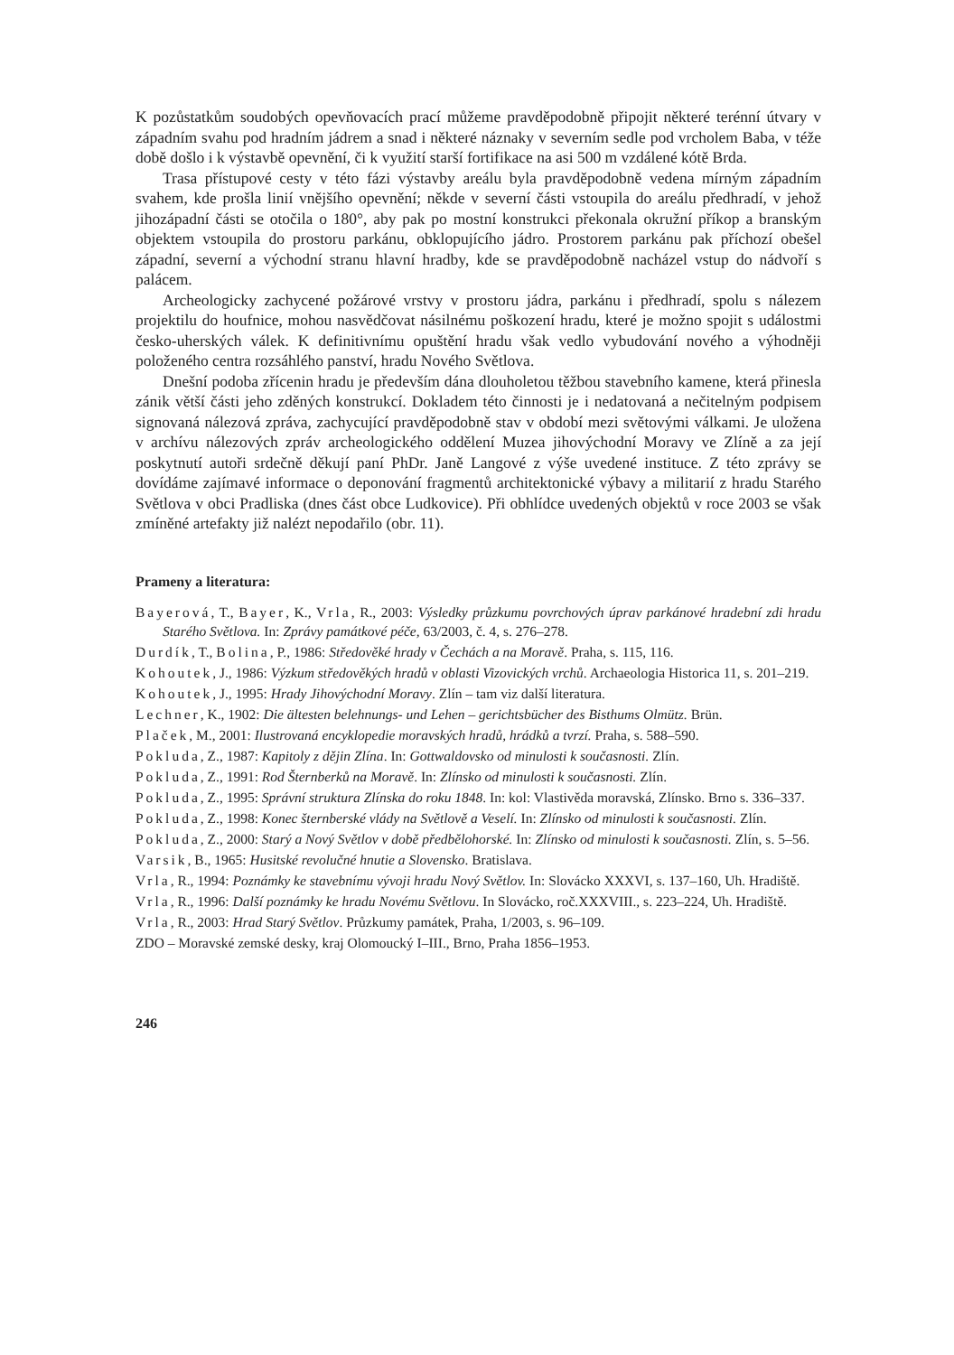K pozůstatkům soudobých opevňovacích prací můžeme pravděpodobně připojit některé terénní útvary v západním svahu pod hradním jádrem a snad i některé náznaky v severním sedle pod vrcholem Baba, v téže době došlo i k výstavbě opevnění, či k využití starší fortifikace na asi 500 m vzdálené kótě Brda.
Trasa přístupové cesty v této fázi výstavby areálu byla pravděpodobně vedena mírným západním svahem, kde prošla linií vnějšího opevnění; někde v severní části vstoupila do areálu předhradí, v jehož jihozápadní části se otočila o 180°, aby pak po mostní konstrukci překonala okružní příkop a branským objektem vstoupila do prostoru parkánu, obklopujícího jádro. Prostorem parkánu pak příchozí obešel západní, severní a východní stranu hlavní hradby, kde se pravděpodobně nacházel vstup do nádvoří s palácem.
Archeologicky zachycené požárové vrstvy v prostoru jádra, parkánu i předhradí, spolu s nálezem projektilu do houfnice, mohou nasvědčovat násilnému poškození hradu, které je možno spojit s událostmi česko-uherských válek. K definitivnímu opuštění hradu však vedlo vybudování nového a výhodněji položeného centra rozsáhlého panství, hradu Nového Světlova.
Dnešní podoba zřícenin hradu je především dána dlouholetou těžbou stavebního kamene, která přinesla zánik větší části jeho zděných konstrukcí. Dokladem této činnosti je i nedatovaná a nečitelným podpisem signovaná nálezová zpráva, zachycující pravděpodobně stav v období mezi světovými válkami. Je uložena v archívu nálezových zpráv archeologického oddělení Muzea jihovýchodní Moravy ve Zlíně a za její poskytnutí autoři srdečně děkují paní PhDr. Janě Langové z výše uvedené instituce. Z této zprávy se dovídáme zajímavé informace o deponování fragmentů architektonické výbavy a militarií z hradu Starého Světlova v obci Pradliska (dnes část obce Ludkovice). Při obhlídce uvedených objektů v roce 2003 se však zmíněné artefakty již nalézt nepodařilo (obr. 11).
Prameny a literatura:
Bayerová, T., Bayer, K., Vrla, R., 2003: Výsledky průzkumu povrchových úprav parkánové hradební zdi hradu Starého Světlova. In: Zprávy památkové péče, 63/2003, č. 4, s. 276–278.
Durdík, T., Bolina, P., 1986: Středověké hrady v Čechách a na Moravě. Praha, s. 115, 116.
Kohoutek, J., 1986: Výzkum středověkých hradů v oblasti Vizovických vrchů. Archaeologia Historica 11, s. 201–219.
Kohoutek, J., 1995: Hrady Jihovýchodní Moravy. Zlín – tam viz další literatura.
Lechner, K., 1902: Die ältesten belehnungs- und Lehen – gerichtsbücher des Bisthums Olmütz. Brün.
Plaček, M., 2001: Ilustrovaná encyklopedie moravských hradů, hrádků a tvrzí. Praha, s. 588–590.
Pokluda, Z., 1987: Kapitoly z dějin Zlína. In: Gottwaldovsko od minulosti k současnosti. Zlín.
Pokluda, Z., 1991: Rod Šternberků na Moravě. In: Zlínsko od minulosti k současnosti. Zlín.
Pokluda, Z., 1995: Správní struktura Zlínska do roku 1848. In: kol: Vlastivěda moravská, Zlínsko. Brno s. 336–337.
Pokluda, Z., 1998: Konec šternberské vlády na Světlově a Veselí. In: Zlínsko od minulosti k současnosti. Zlín.
Pokluda, Z., 2000: Starý a Nový Světlov v době předbělohorské. In: Zlínsko od minulosti k současnosti. Zlín, s. 5–56.
Varsik, B., 1965: Husitské revolučné hnutie a Slovensko. Bratislava.
Vrla, R., 1994: Poznámky ke stavebnímu vývoji hradu Nový Světlov. In: Slovácko XXXVI, s. 137–160, Uh. Hradiště.
Vrla, R., 1996: Další poznámky ke hradu Novému Světlovu. In Slovácko, roč.XXXVIII., s. 223–224, Uh. Hradiště.
Vrla, R., 2003: Hrad Starý Světlov. Průzkumy památek, Praha, 1/2003, s. 96–109.
ZDO – Moravské zemské desky, kraj Olomoucký I–III., Brno, Praha 1856–1953.
246